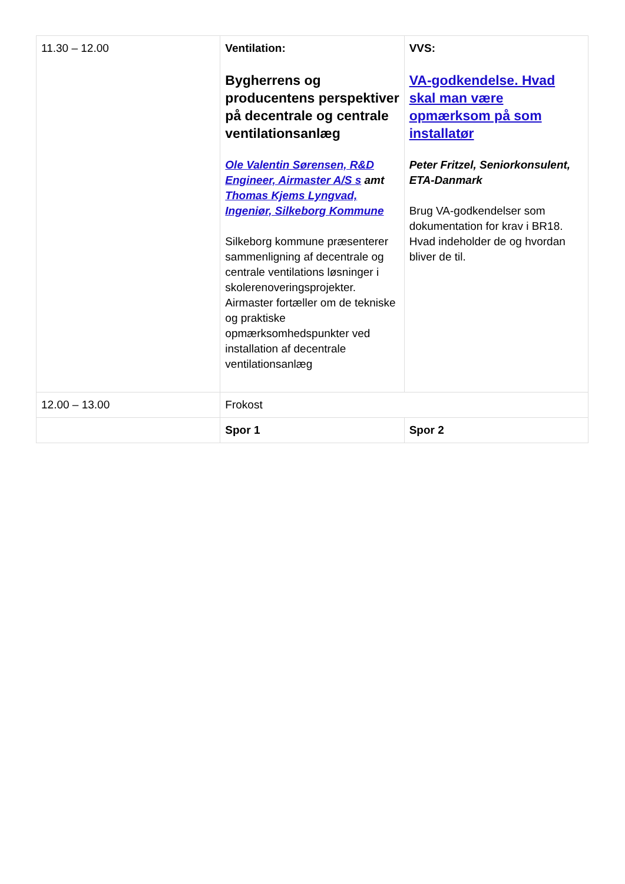| 11.30 – 12.00 | Ventilation: Bygherrens og producentens perspektiver på decentrale og centrale ventilationsanlæg Ole Valentin Sørensen, R&D Engineer, Airmaster A/S s amt Thomas Kjems Lyngvad, Ingeniør, Silkeborg Kommune Silkeborg kommune præsenterer sammenligning af decentrale og centrale ventilations løsninger i skolerenoveringsprojekter. Airmaster fortæller om de tekniske og praktiske opmærksomhedspunkter ved installation af decentrale ventilationsanlæg | VVS: VA-godkendelse. Hvad skal man være opmærksom på som installatør Peter Fritzel, Seniorkonsulent, ETA-Danmark Brug VA-godkendelser som dokumentation for krav i BR18. Hvad indeholder de og hvordan bliver de til. |
| 12.00 – 13.00 | Frokost | |
| | Spor 1 | Spor 2 |